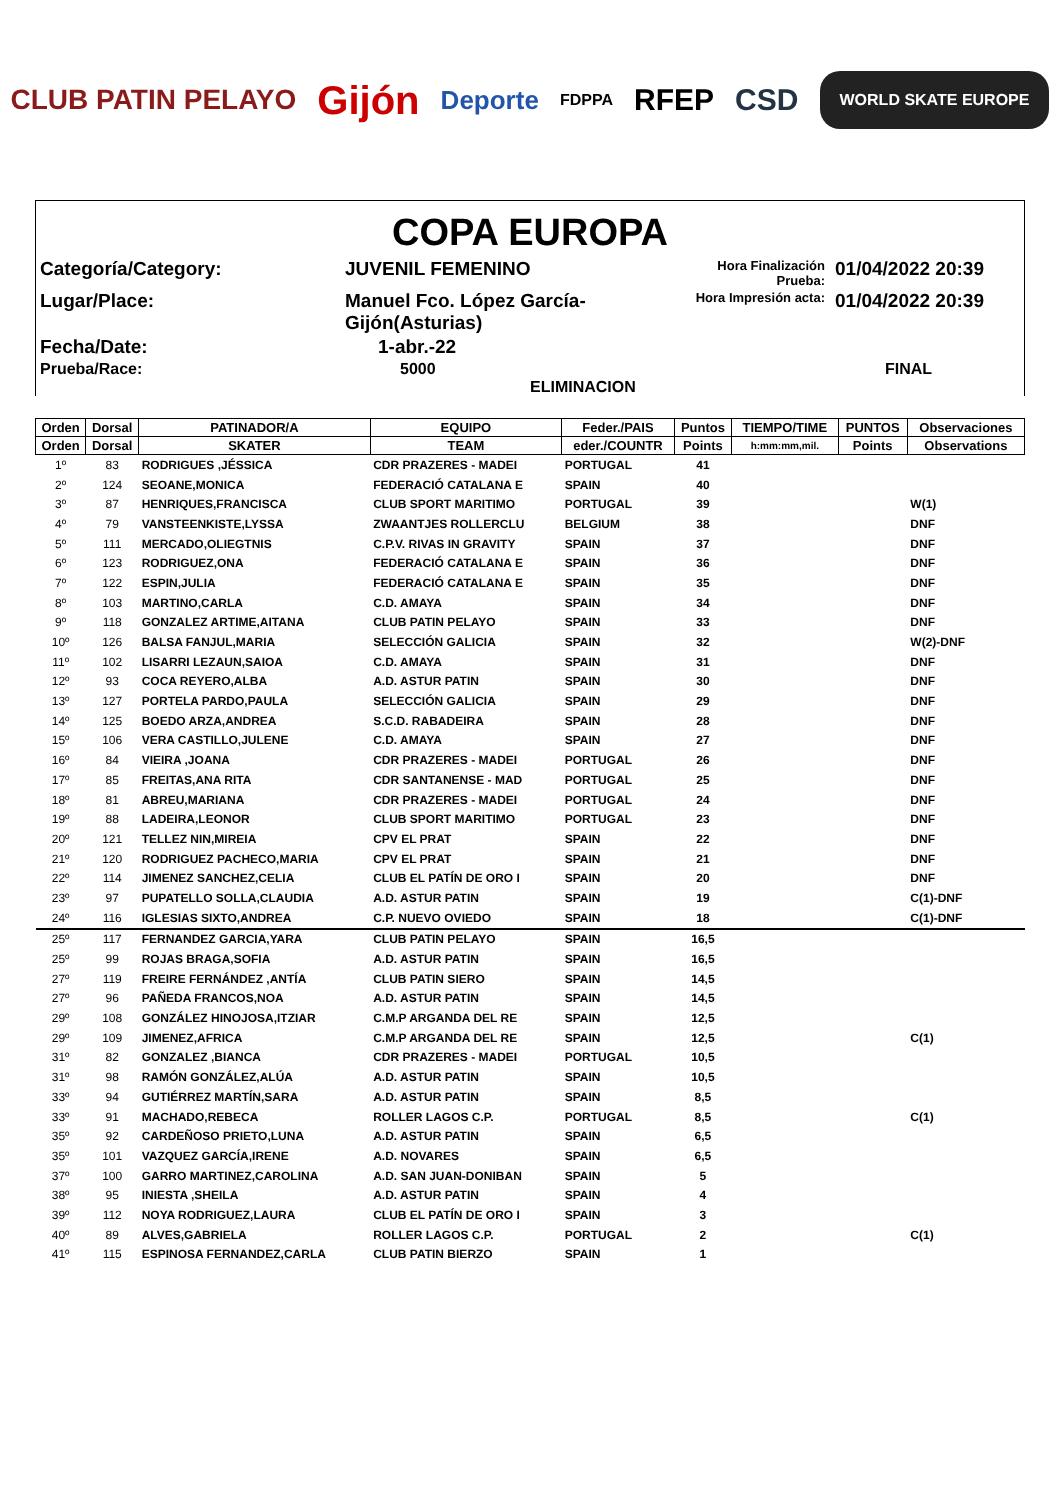CLUB PATIN PELAYO Gijón Deporte FDPPA RFEP CSD WORLD SKATE EUROPE
COPA EUROPA
Categoría/Category:
JUVENIL FEMENINO
Hora Finalización Prueba:
01/04/2022 20:39
Lugar/Place:
Manuel Fco. López García-Gijón(Asturias)
Hora Impresión acta:
01/04/2022 20:39
Fecha/Date:
1-abr.-22
Prueba/Race:
5000 ELIMINACION
FINAL
| Orden | Dorsal | PATINADOR/A | EQUIPO | Feder./PAIS | Puntos | TIEMPO/TIME | PUNTOS | Observaciones |
| --- | --- | --- | --- | --- | --- | --- | --- | --- |
| Orden | Dorsal | SKATER | TEAM | eder./COUNTR | Points | h:mm:mm,mil. | Points | Observations |
| 1º | 83 | RODRIGUES ,JÉSSICA | CDR PRAZERES - MADEI | PORTUGAL | 41 | | | |
| 2º | 124 | SEOANE,MONICA | FEDERACIÓ CATALANA E | SPAIN | 40 | | | |
| 3º | 87 | HENRIQUES,FRANCISCA | CLUB SPORT MARITIMO | PORTUGAL | 39 | | | W(1) |
| 4º | 79 | VANSTEENKISTE,LYSSA | ZWAANTJES ROLLERCLU | BELGIUM | 38 | | | DNF |
| 5º | 111 | MERCADO,OLIEGTNIS | C.P.V. RIVAS IN GRAVITY | SPAIN | 37 | | | DNF |
| 6º | 123 | RODRIGUEZ,ONA | FEDERACIÓ CATALANA E | SPAIN | 36 | | | DNF |
| 7º | 122 | ESPIN,JULIA | FEDERACIÓ CATALANA E | SPAIN | 35 | | | DNF |
| 8º | 103 | MARTINO,CARLA | C.D. AMAYA | SPAIN | 34 | | | DNF |
| 9º | 118 | GONZALEZ ARTIME,AITANA | CLUB PATIN PELAYO | SPAIN | 33 | | | DNF |
| 10º | 126 | BALSA FANJUL,MARIA | SELECCIÓN GALICIA | SPAIN | 32 | | | W(2)-DNF |
| 11º | 102 | LISARRI LEZAUN,SAIOA | C.D. AMAYA | SPAIN | 31 | | | DNF |
| 12º | 93 | COCA REYERO,ALBA | A.D. ASTUR PATIN | SPAIN | 30 | | | DNF |
| 13º | 127 | PORTELA PARDO,PAULA | SELECCIÓN GALICIA | SPAIN | 29 | | | DNF |
| 14º | 125 | BOEDO ARZA,ANDREA | S.C.D. RABADEIRA | SPAIN | 28 | | | DNF |
| 15º | 106 | VERA CASTILLO,JULENE | C.D. AMAYA | SPAIN | 27 | | | DNF |
| 16º | 84 | VIEIRA ,JOANA | CDR PRAZERES - MADEI | PORTUGAL | 26 | | | DNF |
| 17º | 85 | FREITAS,ANA RITA | CDR SANTANENSE - MAD | PORTUGAL | 25 | | | DNF |
| 18º | 81 | ABREU,MARIANA | CDR PRAZERES - MADEI | PORTUGAL | 24 | | | DNF |
| 19º | 88 | LADEIRA,LEONOR | CLUB SPORT MARITIMO | PORTUGAL | 23 | | | DNF |
| 20º | 121 | TELLEZ NIN,MIREIA | CPV EL PRAT | SPAIN | 22 | | | DNF |
| 21º | 120 | RODRIGUEZ PACHECO,MARIA | CPV EL PRAT | SPAIN | 21 | | | DNF |
| 22º | 114 | JIMENEZ SANCHEZ,CELIA | CLUB EL PATÍN DE ORO I | SPAIN | 20 | | | DNF |
| 23º | 97 | PUPATELLO SOLLA,CLAUDIA | A.D. ASTUR PATIN | SPAIN | 19 | | | C(1)-DNF |
| 24º | 116 | IGLESIAS SIXTO,ANDREA | C.P. NUEVO OVIEDO | SPAIN | 18 | | | C(1)-DNF |
| 25º | 117 | FERNANDEZ GARCIA,YARA | CLUB PATIN PELAYO | SPAIN | 16,5 | | | |
| 25º | 99 | ROJAS BRAGA,SOFIA | A.D. ASTUR PATIN | SPAIN | 16,5 | | | |
| 27º | 119 | FREIRE FERNÁNDEZ ,ANTÍA | CLUB PATIN SIERO | SPAIN | 14,5 | | | |
| 27º | 96 | PAÑEDA FRANCOS,NOA | A.D. ASTUR PATIN | SPAIN | 14,5 | | | |
| 29º | 108 | GONZÁLEZ HINOJOSA,ITZIAR | C.M.P ARGANDA DEL RE | SPAIN | 12,5 | | | |
| 29º | 109 | JIMENEZ,AFRICA | C.M.P ARGANDA DEL RE | SPAIN | 12,5 | | | C(1) |
| 31º | 82 | GONZALEZ ,BIANCA | CDR PRAZERES - MADEI | PORTUGAL | 10,5 | | | |
| 31º | 98 | RAMÓN GONZÁLEZ,ALÚA | A.D. ASTUR PATIN | SPAIN | 10,5 | | | |
| 33º | 94 | GUTIÉRREZ MARTÍN,SARA | A.D. ASTUR PATIN | SPAIN | 8,5 | | | |
| 33º | 91 | MACHADO,REBECA | ROLLER LAGOS C.P. | PORTUGAL | 8,5 | | | C(1) |
| 35º | 92 | CARDEÑOSO PRIETO,LUNA | A.D. ASTUR PATIN | SPAIN | 6,5 | | | |
| 35º | 101 | VAZQUEZ GARCÍA,IRENE | A.D. NOVARES | SPAIN | 6,5 | | | |
| 37º | 100 | GARRO MARTINEZ,CAROLINA | A.D. SAN JUAN-DONIBAN | SPAIN | 5 | | | |
| 38º | 95 | INIESTA ,SHEILA | A.D. ASTUR PATIN | SPAIN | 4 | | | |
| 39º | 112 | NOYA RODRIGUEZ,LAURA | CLUB EL PATÍN DE ORO I | SPAIN | 3 | | | |
| 40º | 89 | ALVES,GABRIELA | ROLLER LAGOS C.P. | PORTUGAL | 2 | | | C(1) |
| 41º | 115 | ESPINOSA FERNANDEZ,CARLA | CLUB PATIN BIERZO | SPAIN | 1 | | | |